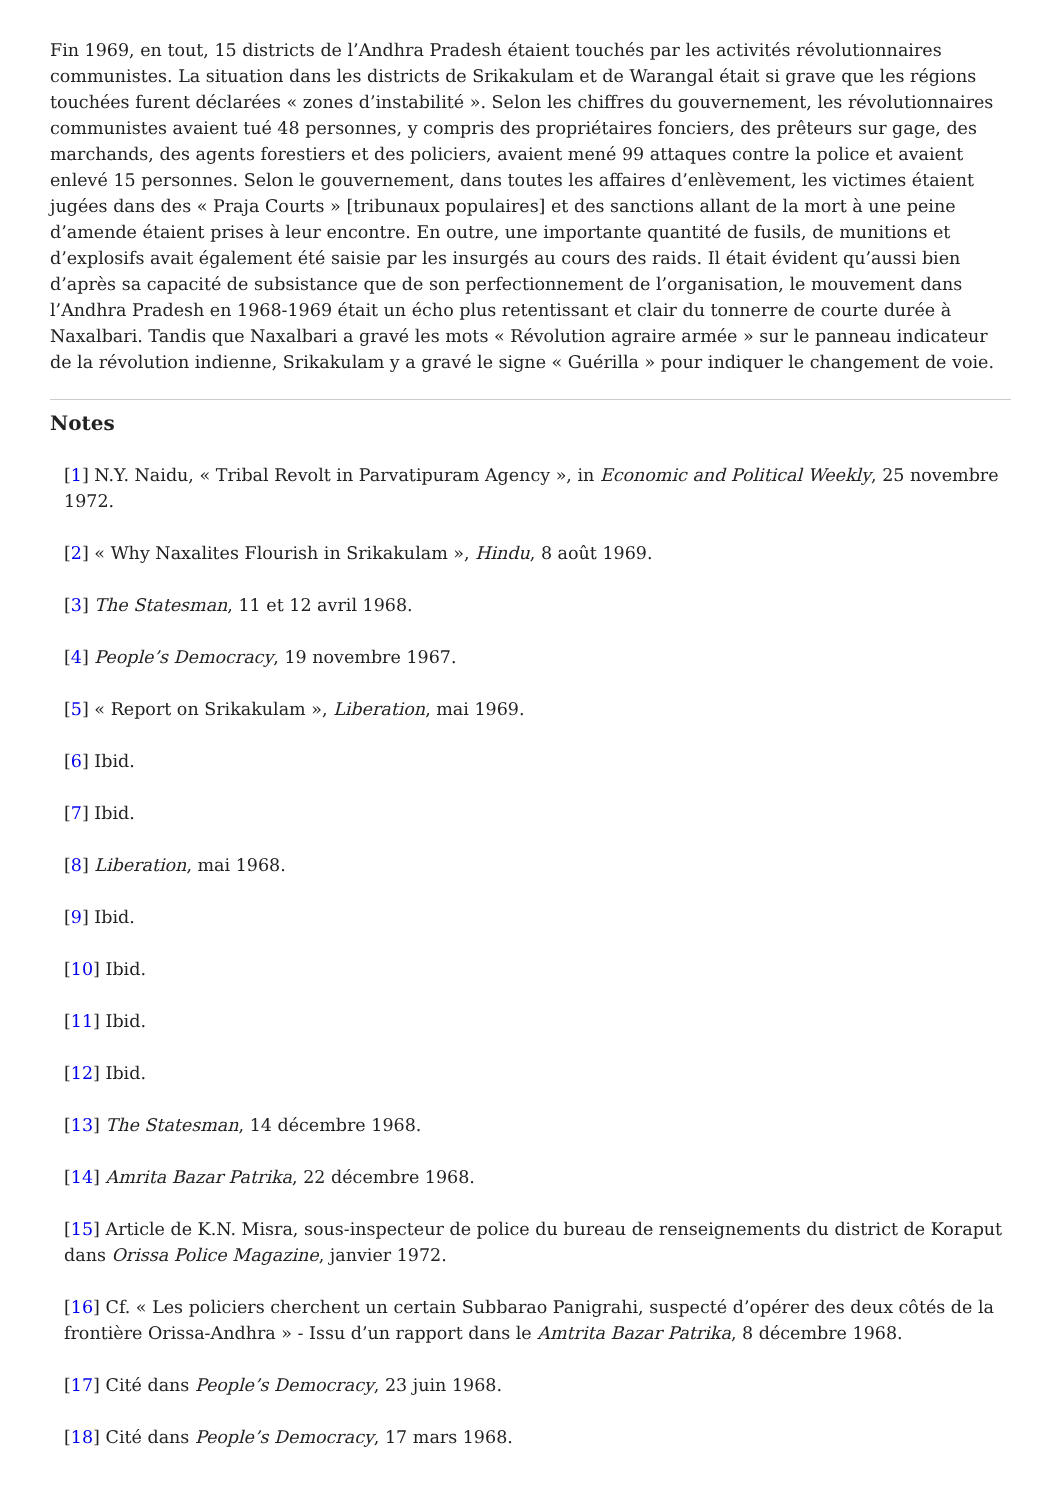Fin 1969, en tout, 15 districts de l’Andhra Pradesh étaient touchés par les activités révolutionnaires communistes. La situation dans les districts de Srikakulam et de Warangal était si grave que les régions touchées furent déclarées « zones d’instabilité ». Selon les chiffres du gouvernement, les révolutionnaires communistes avaient tué 48 personnes, y compris des propriétaires fonciers, des prêteurs sur gage, des marchands, des agents forestiers et des policiers, avaient mené 99 attaques contre la police et avaient enlevé 15 personnes. Selon le gouvernement, dans toutes les affaires d’enlèvement, les victimes étaient jugées dans des « Praja Courts » [tribunaux populaires] et des sanctions allant de la mort à une peine d’amende étaient prises à leur encontre. En outre, une importante quantité de fusils, de munitions et d’explosifs avait également été saisie par les insurgés au cours des raids. Il était évident qu’aussi bien d’après sa capacité de subsistance que de son perfectionnement de l’organisation, le mouvement dans l’Andhra Pradesh en 1968-1969 était un écho plus retentissant et clair du tonnerre de courte durée à Naxalbari. Tandis que Naxalbari a gravé les mots « Révolution agraire armée » sur le panneau indicateur de la révolution indienne, Srikakulam y a gravé le signe « Guérilla » pour indiquer le changement de voie.
Notes
[1] N.Y. Naidu, « Tribal Revolt in Parvatipuram Agency », in Economic and Political Weekly, 25 novembre 1972.
[2] « Why Naxalites Flourish in Srikakulam », Hindu, 8 août 1969.
[3] The Statesman, 11 et 12 avril 1968.
[4] People’s Democracy, 19 novembre 1967.
[5] « Report on Srikakulam », Liberation, mai 1969.
[6] Ibid.
[7] Ibid.
[8] Liberation, mai 1968.
[9] Ibid.
[10] Ibid.
[11] Ibid.
[12] Ibid.
[13] The Statesman, 14 décembre 1968.
[14] Amrita Bazar Patrika, 22 décembre 1968.
[15] Article de K.N. Misra, sous-inspecteur de police du bureau de renseignements du district de Koraput dans Orissa Police Magazine, janvier 1972.
[16] Cf. « Les policiers cherchent un certain Subbarao Panigrahi, suspecté d’opérer des deux côtés de la frontière Orissa-Andhra » - Issu d’un rapport dans le Amtrita Bazar Patrika, 8 décembre 1968.
[17] Cité dans People’s Democracy, 23 juin 1968.
[18] Cité dans People’s Democracy, 17 mars 1968.